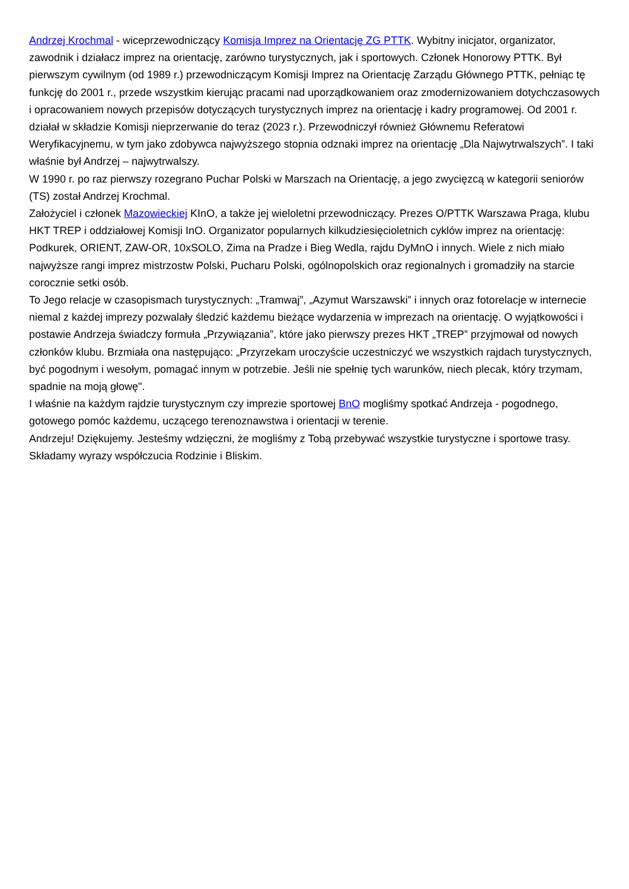Andrzej Krochmal - wiceprzewodniczący Komisja Imprez na Orientację ZG PTTK. Wybitny inicjator, organizator, zawodnik i działacz imprez na orientację, zarówno turystycznych, jak i sportowych. Członek Honorowy PTTK. Był pierwszym cywilnym (od 1989 r.) przewodniczącym Komisji Imprez na Orientację Zarządu Głównego PTTK, pełniąc tę funkcję do 2001 r., przede wszystkim kierując pracami nad uporządkowaniem oraz zmodernizowaniem dotychczasowych i opracowaniem nowych przepisów dotyczących turystycznych imprez na orientację i kadry programowej. Od 2001 r. działał w składzie Komisji nieprzerwanie do teraz (2023 r.). Przewodniczył również Głównemu Referatowi Weryfikacyjnemu, w tym jako zdobywca najwyższego stopnia odznaki imprez na orientację „Dla Najwytrwalszych”. I taki właśnie był Andrzej – najwytrwalszy.
W 1990 r. po raz pierwszy rozegrano Puchar Polski w Marszach na Orientację, a jego zwycięzcą w kategorii seniorów (TS) został Andrzej Krochmal.
Założyciel i członek Mazowieckiej KInO, a także jej wieloletni przewodniczący. Prezes O/PTTK Warszawa Praga, klubu HKT TREP i oddziałowej Komisji InO. Organizator popularnych kilkudziesięcioletnich cyklów imprez na orientację: Podkurek, ORIENT, ZAW-OR, 10xSOLO, Zima na Pradze i Bieg Wedla, rajdu DyMnO i innych. Wiele z nich miało najwyższe rangi imprez mistrzostw Polski, Pucharu Polski, ogólnopolskich oraz regionalnych i gromadziły na starcie corocznie setki osób.
To Jego relacje w czasopismach turystycznych: „Tramwaj”, „Azymut Warszawski” i innych oraz fotorelacje w internecie niemal z każdej imprezy pozwalały śledzić każdemu bieżące wydarzenia w imprezach na orientację. O wyjątkowości i postawie Andrzeja świadczy formuła „Przywiązania”, które jako pierwszy prezes HKT „TREP” przyjmował od nowych członków klubu. Brzmiała ona następująco: „Przyrzekam uroczyście uczestniczyć we wszystkich rajdach turystycznych, być pogodnym i wesołym, pomagać innym w potrzebie. Jeśli nie spełnię tych warunków, niech plecak, który trzymam, spadnie na moją głowę".
I właśnie na każdym rajdzie turystycznym czy imprezie sportowej BnO mogliśmy spotkać Andrzeja - pogodnego, gotowego pomóc każdemu, uczącego terenoznawstwa i orientacji w terenie.
Andrzeju! Dziękujemy. Jesteśmy wdzięczni, że mogliśmy z Tobą przebywać wszystkie turystyczne i sportowe trasy.
Składamy wyrazy współczucia Rodzinie i Bliskim.